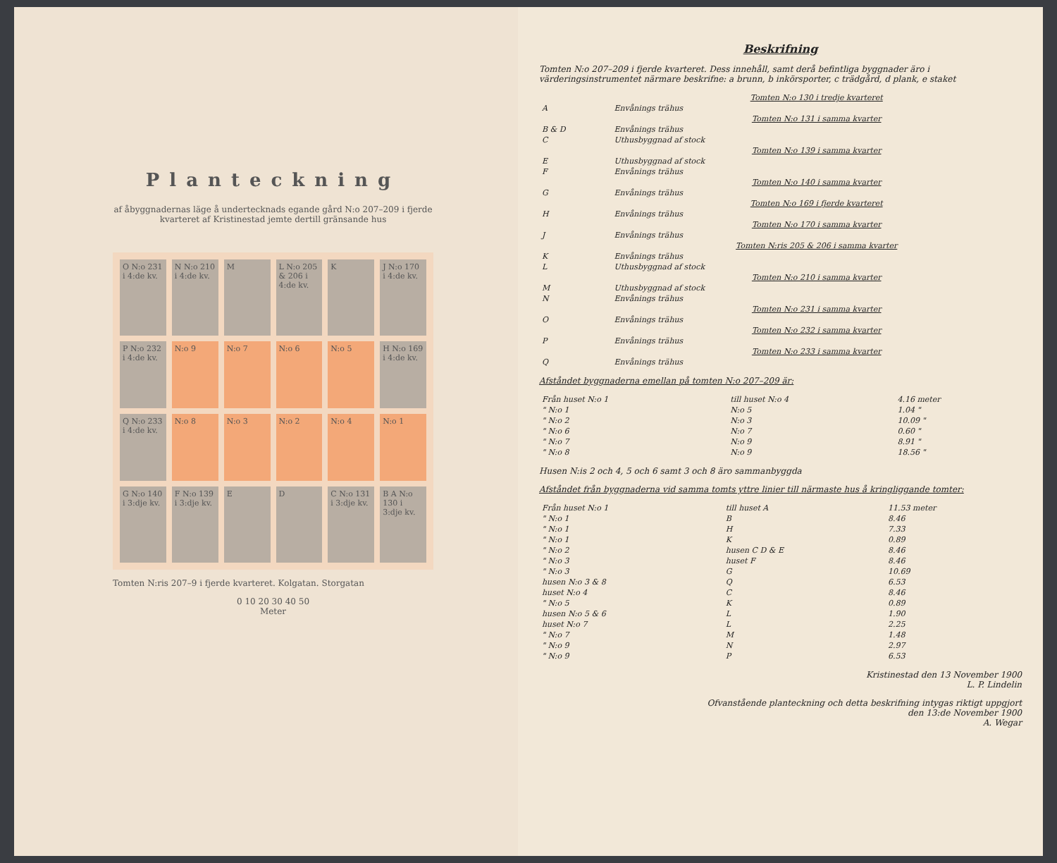Planteckning
af åbyggnadernas läge å undertecknads egande gård N:o 207–209 i fjerde kvarteret af Kristinestad jemte dertill gränsande hus
O N:o 231 i 4:de kv.
N N:o 210 i 4:de kv.
M
L N:o 205 & 206 i 4:de kv.
K
J N:o 170 i 4:de kv.
P N:o 232 i 4:de kv.
N:o 9
N:o 7
N:o 6
N:o 5
H N:o 169 i 4:de kv.
Q N:o 233 i 4:de kv.
N:o 8
N:o 3
N:o 2
N:o 4
N:o 1
G N:o 140 i 3:dje kv.
F N:o 139 i 3:dje kv.
E
D
C N:o 131 i 3:dje kv.
B A N:o 130 i 3:dje kv.
Tomten N:ris 207–9 i fjerde kvarteret. Kolgatan. Storgatan
0 10 20 30 40 50
Meter
Beskrifning
Tomten N:o 207–209 i fjerde kvarteret. Dess innehåll, samt derå befintliga byggnader äro i värderingsinstrumentet närmare beskrifne: a brunn, b inkörsporter, c trädgård, d plank, e staket
| | Tomten N:o 130 i tredje kvarteret |
| A | Envånings trähus |
| | Tomten N:o 131 i samma kvarter |
| B & D | Envånings trähus |
| C | Uthusbyggnad af stock |
| | Tomten N:o 139 i samma kvarter |
| E | Uthusbyggnad af stock |
| F | Envånings trähus |
| | Tomten N:o 140 i samma kvarter |
| G | Envånings trähus |
| | Tomten N:o 169 i fjerde kvarteret |
| H | Envånings trähus |
| | Tomten N:o 170 i samma kvarter |
| J | Envånings trähus |
| | Tomten N:ris 205 & 206 i samma kvarter |
| K | Envånings trähus |
| L | Uthusbyggnad af stock |
| | Tomten N:o 210 i samma kvarter |
| M | Uthusbyggnad af stock |
| N | Envånings trähus |
| | Tomten N:o 231 i samma kvarter |
| O | Envånings trähus |
| | Tomten N:o 232 i samma kvarter |
| P | Envånings trähus |
| | Tomten N:o 233 i samma kvarter |
| Q | Envånings trähus |
Afståndet byggnaderna emellan på tomten N:o 207–209 är:
| Från huset N:o 1 | till huset N:o 4 | 4.16 meter |
| " N:o 1 | N:o 5 | 1.04 " |
| " N:o 2 | N:o 3 | 10.09 " |
| " N:o 6 | N:o 7 | 0.60 " |
| " N:o 7 | N:o 9 | 8.91 " |
| " N:o 8 | N:o 9 | 18.56 " |
Husen N:is 2 och 4, 5 och 6 samt 3 och 8 äro sammanbyggda
Afståndet från byggnaderna vid samma tomts yttre linier till närmaste hus å kringliggande tomter:
| Från huset N:o 1 | till huset A | 11.53 meter |
| " N:o 1 | B | 8.46 |
| " N:o 1 | H | 7.33 |
| " N:o 1 | K | 0.89 |
| " N:o 2 | husen C D & E | 8.46 |
| " N:o 3 | huset F | 8.46 |
| " N:o 3 | G | 10.69 |
| husen N:o 3 & 8 | Q | 6.53 |
| huset N:o 4 | C | 8.46 |
| " N:o 5 | K | 0.89 |
| husen N:o 5 & 6 | L | 1.90 |
| huset N:o 7 | L | 2.25 |
| " N:o 7 | M | 1.48 |
| " N:o 9 | N | 2.97 |
| " N:o 9 | P | 6.53 |
Kristinestad den 13 November 1900
L. P. Lindelin
Ofvanstående planteckning och detta beskrifning intygas riktigt uppgjort
den 13:de November 1900
A. Wegar